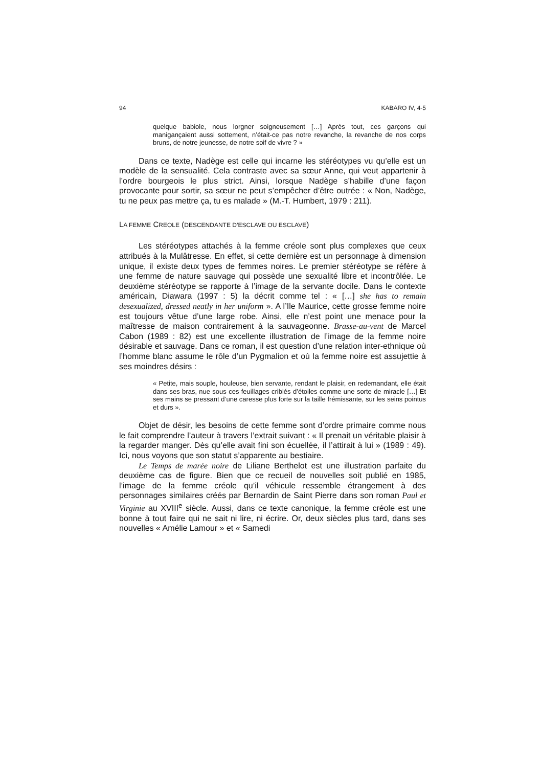94 KABARO IV, 4-5
quelque babiole, nous lorgner soigneusement […] Après tout, ces garçons qui manigançaient aussi sottement, n’était-ce pas notre revanche, la revanche de nos corps bruns, de notre jeunesse, de notre soif de vivre ? »
Dans ce texte, Nadège est celle qui incarne les stéréotypes vu qu’elle est un modèle de la sensualité. Cela contraste avec sa sœur Anne, qui veut appartenir à l’ordre bourgeois le plus strict. Ainsi, lorsque Nadège s’habille d’une façon provocante pour sortir, sa sœur ne peut s’empêcher d’être outrée : « Non, Nadège, tu ne peux pas mettre ça, tu es malade » (M.-T. Humbert, 1979 : 211).
LA FEMME CREOLE (DESCENDANTE D’ESCLAVE OU ESCLAVE)
Les stéréotypes attachés à la femme créole sont plus complexes que ceux attribués à la Mulâtresse. En effet, si cette dernière est un personnage à dimension unique, il existe deux types de femmes noires. Le premier stéréotype se réfère à une femme de nature sauvage qui possède une sexualité libre et incontrôlée. Le deuxième stéréotype se rapporte à l’image de la servante docile. Dans le contexte américain, Diawara (1997 : 5) la décrit comme tel : « […] she has to remain desexualized, dressed neatly in her uniform ». A l’Ile Maurice, cette grosse femme noire est toujours vêtue d’une large robe. Ainsi, elle n’est point une menace pour la maîtresse de maison contrairement à la sauvageonne. Brasse-au-vent de Marcel Cabon (1989 : 82) est une excellente illustration de l’image de la femme noire désirable et sauvage. Dans ce roman, il est question d’une relation inter-ethnique où l’homme blanc assume le rôle d’un Pygmalion et où la femme noire est assujettie à ses moindres désirs :
« Petite, mais souple, houleuse, bien servante, rendant le plaisir, en redemandant, elle était dans ses bras, nue sous ces feuillages criblés d’étoiles comme une sorte de miracle […] Et ses mains se pressant d’une caresse plus forte sur la taille frémissante, sur les seins pointus et durs ».
Objet de désir, les besoins de cette femme sont d’ordre primaire comme nous le fait comprendre l’auteur à travers l’extrait suivant : « Il prenait un véritable plaisir à la regarder manger. Dès qu’elle avait fini son écuellée, il l’attirait à lui » (1989 : 49). Ici, nous voyons que son statut s’apparente au bestiaire.
Le Temps de marée noire de Liliane Berthelot est une illustration parfaite du deuxième cas de figure. Bien que ce recueil de nouvelles soit publié en 1985, l’image de la femme créole qu’il véhicule ressemble étrangement à des personnages similaires créés par Bernardin de Saint Pierre dans son roman Paul et Virginie au XVIII<sup>e</sup> siècle. Aussi, dans ce texte canonique, la femme créole est une bonne à tout faire qui ne sait ni lire, ni écrire. Or, deux siècles plus tard, dans ses nouvelles « Amélie Lamour » et « Samedi